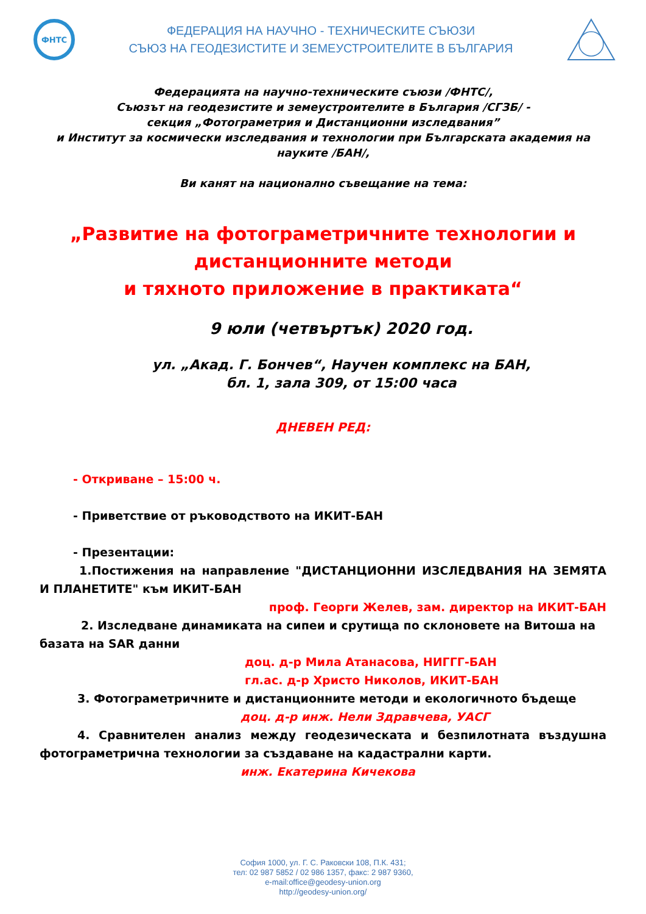ФНТС
ФЕДЕРАЦИЯ НА НАУЧНО - ТЕХНИЧЕСКИТЕ СЪЮЗИ
СЪЮЗ НА ГЕОДЕЗИСТИТЕ И ЗЕМЕУСТРОИТЕЛИТЕ В БЪЛГАРИЯ
Федерацията на научно-техническите съюзи /ФНТС/,
Съюзът на геодезистите и земеустроителите в България /СГЗБ/ -
секция „Фотограметрия и Дистанционни изследвания”
и Институт за космически изследвания и технологии при Българската академия на науките /БАН/,
Ви канят на национално съвещание на тема:
„Развитие на фотограметричните технологии и
дистанционните методи
и тяхното приложение в практиката“
9 юли (четвъртък) 2020 год.
ул. „Акад. Г. Бончев“, Научен комплекс на БАН,
бл. 1, зала 309, от 15:00 часа
ДНЕВЕН РЕД:
- Откриване – 15:00 ч.
- Приветствие от ръководството на ИКИТ-БАН
- Презентации:
1.Постижения на направление "ДИСТАНЦИОННИ ИЗСЛЕДВАНИЯ НА ЗЕМЯТА И ПЛАНЕТИТЕ" към ИКИТ-БАН
проф. Георги Желев, зам. директор на ИКИТ-БАН
2. Изследване динамиката на сипеи и срутища по склоновете на Витоша на базата на SAR данни
доц. д-р Мила Атанасова, НИГГГ-БАН
гл.ас. д-р Христо Николов, ИКИТ-БАН
3. Фотограметричните и дистанционните методи и екологичното бъдеще
доц. д-р инж. Нели Здравчева, УАСГ
4. Сравнителен анализ между геодезическата и безпилотната въздушна фотограметрична технологии за създаване на кадастрални карти.
инж. Екатерина Кичекова
София 1000, ул. Г. С. Раковски 108, П.К. 431;
тел: 02 987 5852 / 02 986 1357, факс: 2 987 9360,
e-mail:office@geodesy-union.org
http://geodesy-union.org/